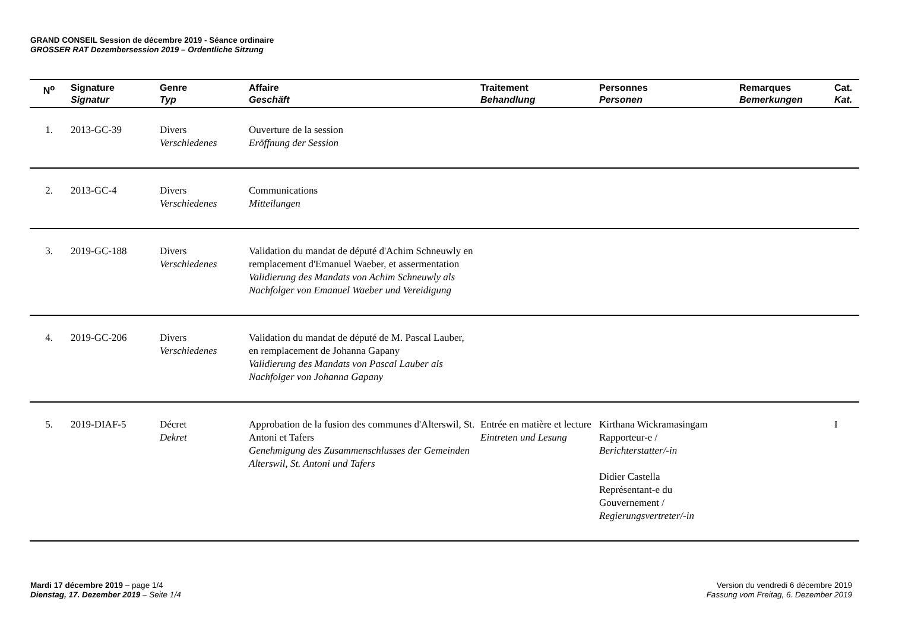GRAND CONSEIL Session de décembre 2019 - Séance ordinaire
GROSSER RAT Dezembersession 2019 – Ordentliche Sitzung
| N<sup>o</sup> | Signature Signatur | Genre Typ | Affaire Geschäft | Traitement Behandlung | Personnes Personen | Remarques Bemerkungen | Cat. Kat. |
| --- | --- | --- | --- | --- | --- | --- | --- |
| 1. | 2013-GC-39 | Divers Verschiedenes | Ouverture de la session Eröffnung der Session | | | | |
| 2. | 2013-GC-4 | Divers Verschiedenes | Communications Mitteilungen | | | | |
| 3. | 2019-GC-188 | Divers Verschiedenes | Validation du mandat de député d'Achim Schneuwly en remplacement d'Emanuel Waeber, et assermentation Validierung des Mandats von Achim Schneuwly als Nachfolger von Emanuel Waeber und Vereidigung | | | | |
| 4. | 2019-GC-206 | Divers Verschiedenes | Validation du mandat de député de M. Pascal Lauber, en remplacement de Johanna Gapany Validierung des Mandats von Pascal Lauber als Nachfolger von Johanna Gapany | | | | |
| 5. | 2019-DIAF-5 | Décret Dekret | Approbation de la fusion des communes d'Alterswil, St. Antoni et Tafers Genehmigung des Zusammenschlusses der Gemeinden Alterswil, St. Antoni und Tafers | Entrée en matière et lecture Eintreten und Lesung | Kirthana Wickramasingam Rapporteur-e / Berichterstatter/-in Didier Castella Représentant-e du Gouvernement / Regierungsvertreter/-in | | I |
Mardi 17 décembre 2019 – page 1/4
Dienstag, 17. Dezember 2019 – Seite 1/4
Version du vendredi 6 décembre 2019
Fassung vom Freitag, 6. Dezember 2019